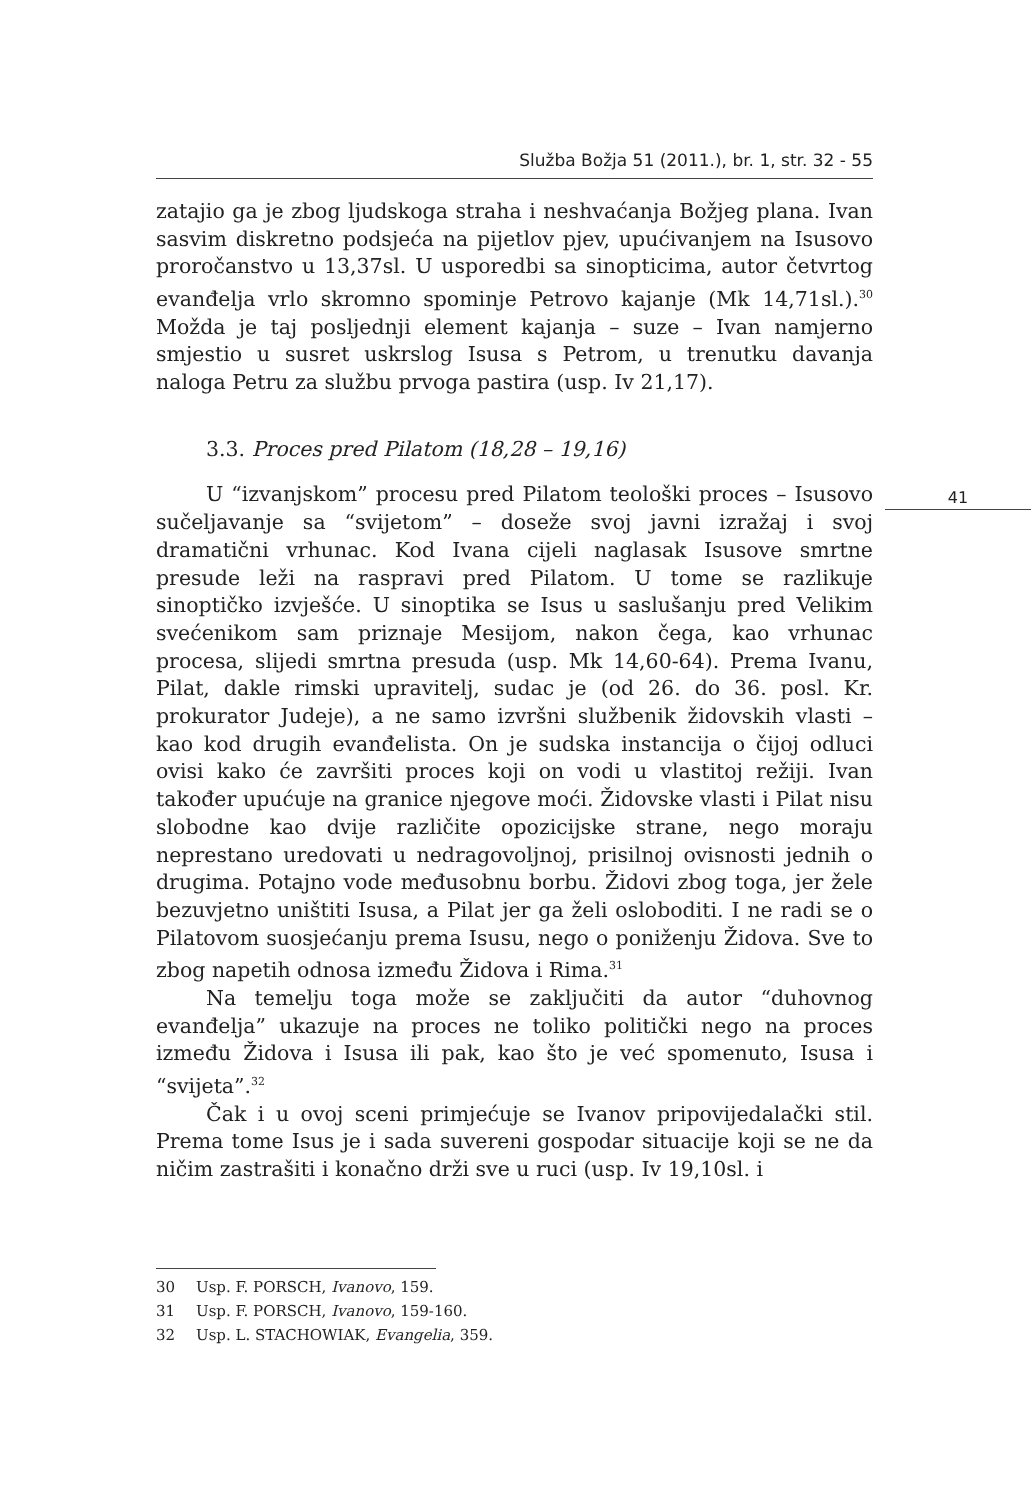Služba Božja 51 (2011.), br. 1, str. 32 - 55
41
zatajio ga je zbog ljudskoga straha i neshvaćanja Božjeg plana. Ivan sasvim diskretno podsjeća na pijetlov pjev, upućivanjem na Isusovo proročanstvo u 13,37sl. U usporedbi sa sinopticima, autor četvrtog evanđelja vrlo skromno spominje Petrovo kajanje (Mk 14,71sl.).<sup>30</sup> Možda je taj posljednji element kajanja – suze – Ivan namjerno smjestio u susret uskrslog Isusa s Petrom, u trenutku davanja naloga Petru za službu prvoga pastira (usp. Iv 21,17).
3.3. Proces pred Pilatom (18,28 – 19,16)
U “izvanjskom” procesu pred Pilatom teološki proces – Isusovo sučeljavanje sa “svijetom” – doseže svoj javni izražaj i svoj dramatični vrhunac. Kod Ivana cijeli naglasak Isusove smrtne presude leži na raspravi pred Pilatom. U tome se razlikuje sinoptičko izvješće. U sinoptika se Isus u saslušanju pred Velikim svećenikom sam priznaje Mesijom, nakon čega, kao vrhunac procesa, slijedi smrtna presuda (usp. Mk 14,60-64). Prema Ivanu, Pilat, dakle rimski upravitelj, sudac je (od 26. do 36. posl. Kr. prokurator Judeje), a ne samo izvršni službenik židovskih vlasti – kao kod drugih evanđelista. On je sudska instancija o čijoj odluci ovisi kako će završiti proces koji on vodi u vlastitoj režiji. Ivan također upućuje na granice njegove moći. Židovske vlasti i Pilat nisu slobodne kao dvije različite opozicijske strane, nego moraju neprestano uredovati u nedragovoljnoj, prisilnoj ovisnosti jednih o drugima. Potajno vode međusobnu borbu. Židovi zbog toga, jer žele bezuvjetno uništiti Isusa, a Pilat jer ga želi osloboditi. I ne radi se o Pilatovom suosjećanju prema Isusu, nego o poniženju Židova. Sve to zbog napetih odnosa između Židova i Rima.<sup>31</sup>
Na temelju toga može se zaključiti da autor “duhovnog evanđelja” ukazuje na proces ne toliko politički nego na proces između Židova i Isusa ili pak, kao što je već spomenuto, Isusa i “svijeta”.<sup>32</sup>
Čak i u ovoj sceni primjećuje se Ivanov pripovijedalački stil. Prema tome Isus je i sada suvereni gospodar situacije koji se ne da ničim zastrašiti i konačno drži sve u ruci (usp. Iv 19,10sl. i
30 Usp. F. PORSCH, Ivanovo, 159.
31 Usp. F. PORSCH, Ivanovo, 159-160.
32 Usp. L. STACHOWIAK, Evangelia, 359.